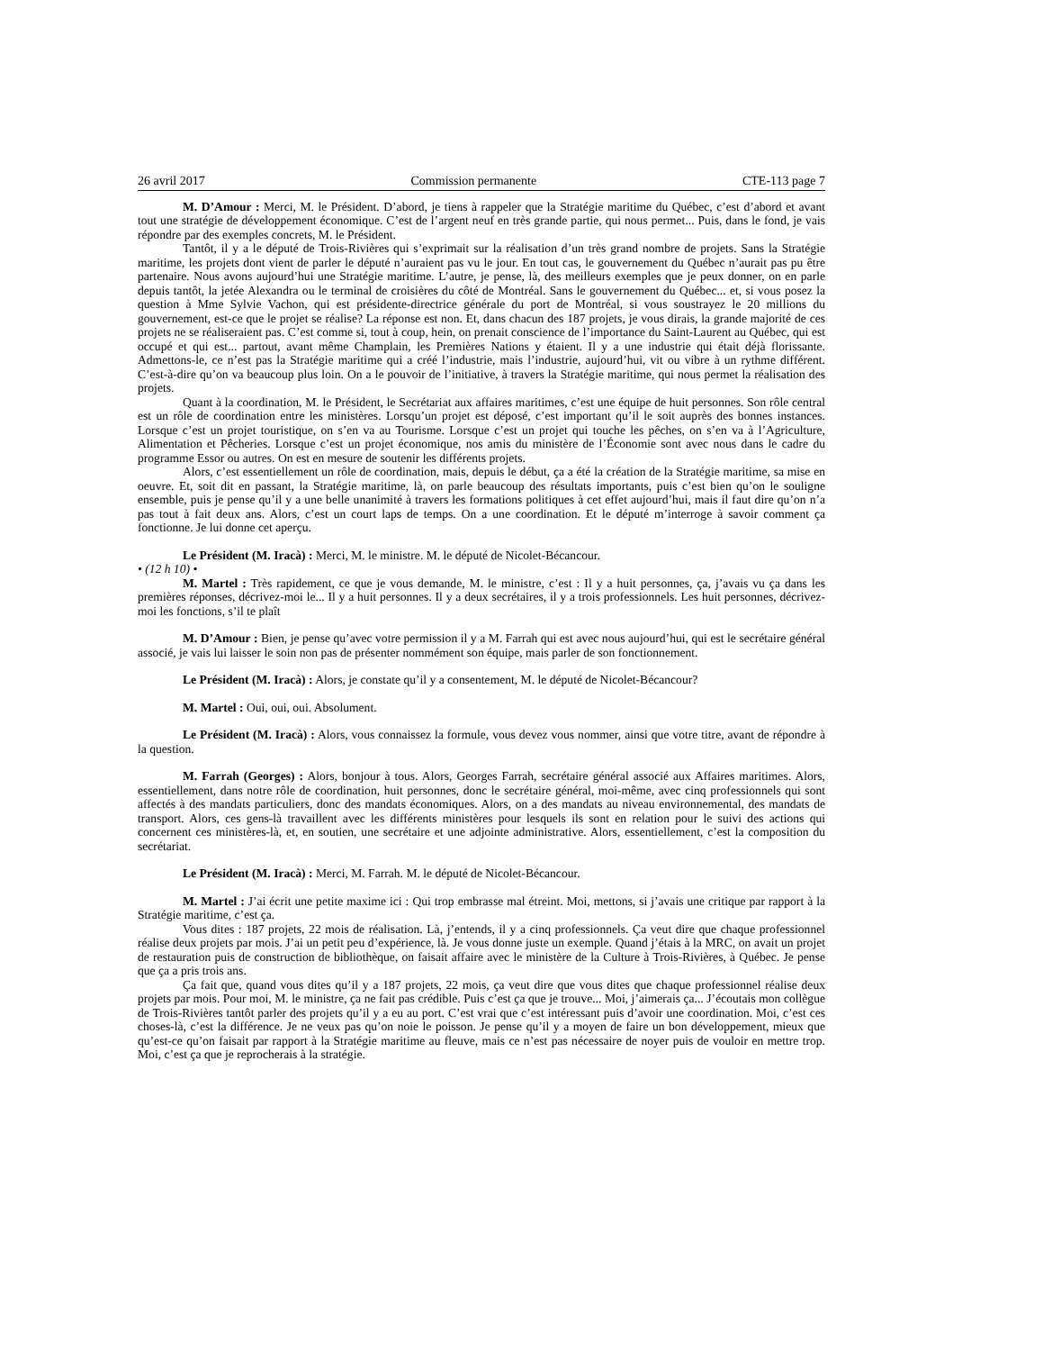26 avril 2017 Commission permanente CTE-113 page 7
M. D’Amour : Merci, M. le Président. D’abord, je tiens à rappeler que la Stratégie maritime du Québec, c’est d’abord et avant tout une stratégie de développement économique. C’est de l’argent neuf en très grande partie, qui nous permet... Puis, dans le fond, je vais répondre par des exemples concrets, M. le Président.
Tantôt, il y a le député de Trois-Rivières qui s’exprimait sur la réalisation d’un très grand nombre de projets. Sans la Stratégie maritime, les projets dont vient de parler le député n’auraient pas vu le jour. En tout cas, le gouvernement du Québec n’aurait pas pu être partenaire. Nous avons aujourd’hui une Stratégie maritime. L’autre, je pense, là, des meilleurs exemples que je peux donner, on en parle depuis tantôt, la jetée Alexandra ou le terminal de croisières du côté de Montréal. Sans le gouvernement du Québec... et, si vous posez la question à Mme Sylvie Vachon, qui est présidente-directrice générale du port de Montréal, si vous soustrayez le 20 millions du gouvernement, est-ce que le projet se réalise? La réponse est non. Et, dans chacun des 187 projets, je vous dirais, la grande majorité de ces projets ne se réaliseraient pas. C’est comme si, tout à coup, hein, on prenait conscience de l’importance du Saint-Laurent au Québec, qui est occupé et qui est... partout, avant même Champlain, les Premières Nations y étaient. Il y a une industrie qui était déjà florissante. Admettons-le, ce n’est pas la Stratégie maritime qui a créé l’industrie, mais l’industrie, aujourd’hui, vit ou vibre à un rythme différent. C’est-à-dire qu’on va beaucoup plus loin. On a le pouvoir de l’initiative, à travers la Stratégie maritime, qui nous permet la réalisation des projets.
Quant à la coordination, M. le Président, le Secrétariat aux affaires maritimes, c’est une équipe de huit personnes. Son rôle central est un rôle de coordination entre les ministères. Lorsqu’un projet est déposé, c’est important qu’il le soit auprès des bonnes instances. Lorsque c’est un projet touristique, on s’en va au Tourisme. Lorsque c’est un projet qui touche les pêches, on s’en va à l’Agriculture, Alimentation et Pêcheries. Lorsque c’est un projet économique, nos amis du ministère de l’Économie sont avec nous dans le cadre du programme Essor ou autres. On est en mesure de soutenir les différents projets.
Alors, c’est essentiellement un rôle de coordination, mais, depuis le début, ça a été la création de la Stratégie maritime, sa mise en oeuvre. Et, soit dit en passant, la Stratégie maritime, là, on parle beaucoup des résultats importants, puis c’est bien qu’on le souligne ensemble, puis je pense qu’il y a une belle unanimité à travers les formations politiques à cet effet aujourd’hui, mais il faut dire qu’on n’a pas tout à fait deux ans. Alors, c’est un court laps de temps. On a une coordination. Et le député m’interroge à savoir comment ça fonctionne. Je lui donne cet aperçu.
Le Président (M. Iracà) : Merci, M. le ministre. M. le député de Nicolet-Bécancour.
• (12 h 10) •
M. Martel : Très rapidement, ce que je vous demande, M. le ministre, c’est : Il y a huit personnes, ça, j’avais vu ça dans les premières réponses, décrivez-moi le... Il y a huit personnes. Il y a deux secrétaires, il y a trois professionnels. Les huit personnes, décrivez-moi les fonctions, s’il te plaît
M. D’Amour : Bien, je pense qu’avec votre permission il y a M. Farrah qui est avec nous aujourd’hui, qui est le secrétaire général associé, je vais lui laisser le soin non pas de présenter nommément son équipe, mais parler de son fonctionnement.
Le Président (M. Iracà) : Alors, je constate qu’il y a consentement, M. le député de Nicolet-Bécancour?
M. Martel : Oui, oui, oui. Absolument.
Le Président (M. Iracà) : Alors, vous connaissez la formule, vous devez vous nommer, ainsi que votre titre, avant de répondre à la question.
M. Farrah (Georges) : Alors, bonjour à tous. Alors, Georges Farrah, secrétaire général associé aux Affaires maritimes. Alors, essentiellement, dans notre rôle de coordination, huit personnes, donc le secrétaire général, moi-même, avec cinq professionnels qui sont affectés à des mandats particuliers, donc des mandats économiques. Alors, on a des mandats au niveau environnemental, des mandats de transport. Alors, ces gens-là travaillent avec les différents ministères pour lesquels ils sont en relation pour le suivi des actions qui concernent ces ministères-là, et, en soutien, une secrétaire et une adjointe administrative. Alors, essentiellement, c’est la composition du secrétariat.
Le Président (M. Iracà) : Merci, M. Farrah. M. le député de Nicolet-Bécancour.
M. Martel : J’ai écrit une petite maxime ici : Qui trop embrasse mal étreint. Moi, mettons, si j’avais une critique par rapport à la Stratégie maritime, c’est ça.
Vous dites : 187 projets, 22 mois de réalisation. Là, j’entends, il y a cinq professionnels. Ça veut dire que chaque professionnel réalise deux projets par mois. J’ai un petit peu d’expérience, là. Je vous donne juste un exemple. Quand j’étais à la MRC, on avait un projet de restauration puis de construction de bibliothèque, on faisait affaire avec le ministère de la Culture à Trois-Rivières, à Québec. Je pense que ça a pris trois ans.
Ça fait que, quand vous dites qu’il y a 187 projets, 22 mois, ça veut dire que vous dites que chaque professionnel réalise deux projets par mois. Pour moi, M. le ministre, ça ne fait pas crédible. Puis c’est ça que je trouve... Moi, j’aimerais ça... J’écoutais mon collègue de Trois-Rivières tantôt parler des projets qu’il y a eu au port. C’est vrai que c’est intéressant puis d’avoir une coordination. Moi, c’est ces choses-là, c’est la différence. Je ne veux pas qu’on noie le poisson. Je pense qu’il y a moyen de faire un bon développement, mieux que qu’est-ce qu’on faisait par rapport à la Stratégie maritime au fleuve, mais ce n’est pas nécessaire de noyer puis de vouloir en mettre trop. Moi, c’est ça que je reprocherais à la stratégie.